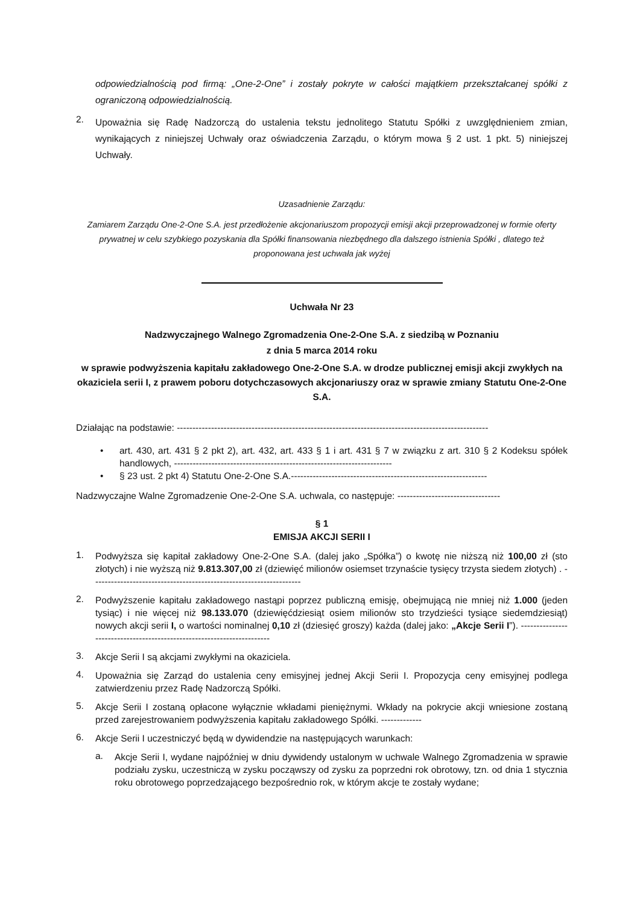odpowiedzialnością pod firmą: „One-2-One” i zostały pokryte w całości majątkiem przekształcanej spółki z ograniczoną odpowiedzialnością.
2. Upoważnia się Radę Nadzorczą do ustalenia tekstu jednolitego Statutu Spółki z uwzględnieniem zmian, wynikających z niniejszej Uchwały oraz oświadczenia Zarządu, o którym mowa § 2 ust. 1 pkt. 5) niniejszej Uchwały.
Uzasadnienie Zarządu:
Zamiarem Zarządu One-2-One S.A. jest przedłożenie akcjonariuszom propozycji emisji akcji przeprowadzonej w formie oferty prywatnej w celu szybkiego pozyskania dla Spółki finansowania niezbędnego dla dalszego istnienia Spółki , dlatego też proponowana jest uchwała jak wyżej
Uchwała Nr 23
Nadzwyczajnego Walnego Zgromadzenia One-2-One S.A. z siedzibą w Poznaniu
z dnia 5 marca 2014 roku
w sprawie podwyższenia kapitału zakładowego One-2-One S.A. w drodze publicznej emisji akcji zwykłych na okaziciela serii I, z prawem poboru dotychczasowych akcjonariuszy oraz w sprawie zmiany Statutu One-2-One S.A.
Działając na podstawie: ----------------------------------------------------------------------------------------------------
• art. 430, art. 431 § 2 pkt 2), art. 432, art. 433 § 1 i art. 431 § 7 w związku z art. 310 § 2 Kodeksu spółek handlowych, ----------------------------------------------------------------------
• § 23 ust. 2 pkt 4) Statutu One-2-One S.A.---------------------------------------------------------------
Nadzwyczajne Walne Zgromadzenie One-2-One S.A. uchwala, co następuje: ---------------------------------
§ 1
EMISJA AKCJI SERII I
1. Podwyższa się kapitał zakładowy One-2-One S.A. (dalej jako „Spółka”) o kwotę nie niższą niż 100,00 zł (sto złotych) i nie wyższą niż 9.813.307,00 zł (dziewięć milionów osiemset trzynaście tysięcy trzysta siedem złotych) . -------------------------------------------------------------------
2. Podwyższenie kapitału zakładowego nastąpi poprzez publiczną emisję, obejmującą nie mniej niż 1.000 (jeden tysiąc) i nie więcej niż 98.133.070 (dziewięćdziesiąt osiem milionów sto trzydzieści tysiące siedemdziesiąt) nowych akcji serii I, o wartości nominalnej 0,10 zł (dziesięć groszy) każda (dalej jako: „Akcje Serii I”). -----------------------------------------------------------------------
3. Akcje Serii I są akcjami zwykłymi na okaziciela.
4. Upoważnia się Zarząd do ustalenia ceny emisyjnej jednej Akcji Serii I. Propozycja ceny emisyjnej podlega zatwierdzeniu przez Radę Nadzorczą Spółki.
5. Akcje Serii I zostaną opłacone wyłącznie wkładami pieniężnymi. Wkłady na pokrycie akcji wniesione zostaną przed zarejestrowaniem podwyższenia kapitału zakładowego Spółki. -------------
6. Akcje Serii I uczestniczyć będą w dywidendzie na następujących warunkach:
a. Akcje Serii I, wydane najpóźniej w dniu dywidendy ustalonym w uchwale Walnego Zgromadzenia w sprawie podziału zysku, uczestniczą w zysku począwszy od zysku za poprzedni rok obrotowy, tzn. od dnia 1 stycznia roku obrotowego poprzedzającego bezpośrednio rok, w którym akcje te zostały wydane;